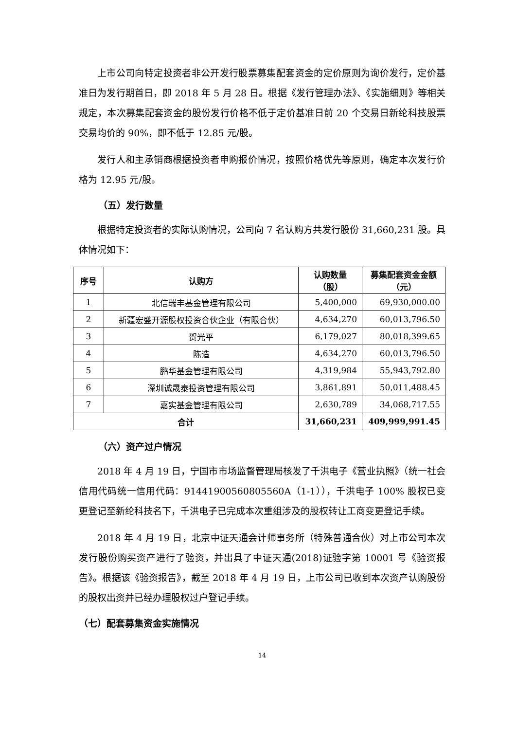上市公司向特定投资者非公开发行股票募集配套资金的定价原则为询价发行，定价基准日为发行期首日，即 2018 年 5 月 28 日。根据《发行管理办法》、《实施细则》等相关规定，本次募集配套资金的股份发行价格不低于定价基准日前 20 个交易日新纶科技股票交易均价的 90%，即不低于 12.85 元/股。
发行人和主承销商根据投资者申购报价情况，按照价格优先等原则，确定本次发行价格为 12.95 元/股。
（五）发行数量
根据特定投资者的实际认购情况，公司向 7 名认购方共发行股份 31,660,231 股。具体情况如下：
| 序号 | 认购方 | 认购数量 （股） | 募集配套资金金额 （元） |
| --- | --- | --- | --- |
| 1 | 北信瑞丰基金管理有限公司 | 5,400,000 | 69,930,000.00 |
| 2 | 新疆宏盛开源股权投资合伙企业（有限合伙） | 4,634,270 | 60,013,796.50 |
| 3 | 贺光平 | 6,179,027 | 80,018,399.65 |
| 4 | 陈造 | 4,634,270 | 60,013,796.50 |
| 5 | 鹏华基金管理有限公司 | 4,319,984 | 55,943,792.80 |
| 6 | 深圳诚晟泰投资管理有限公司 | 3,861,891 | 50,011,488.45 |
| 7 | 嘉实基金管理有限公司 | 2,630,789 | 34,068,717.55 |
| 合计 | | 31,660,231 | 409,999,991.45 |
（六）资产过户情况
2018 年 4 月 19 日，宁国市市场监督管理局核发了千洪电子《营业执照》（统一社会信用代码统一信用代码：91441900560805560A（1-1）），千洪电子 100% 股权已变更登记至新纶科技名下，千洪电子已完成本次重组涉及的股权转让工商变更登记手续。
2018 年 4 月 19 日，北京中证天通会计师事务所（特殊普通合伙）对上市公司本次发行股份购买资产进行了验资，并出具了中证天通(2018)证验字第 10001 号《验资报告》。根据该《验资报告》，截至 2018 年 4 月 19 日，上市公司已收到本次资产认购股份的股权出资并已经办理股权过户登记手续。
（七）配套募集资金实施情况
14